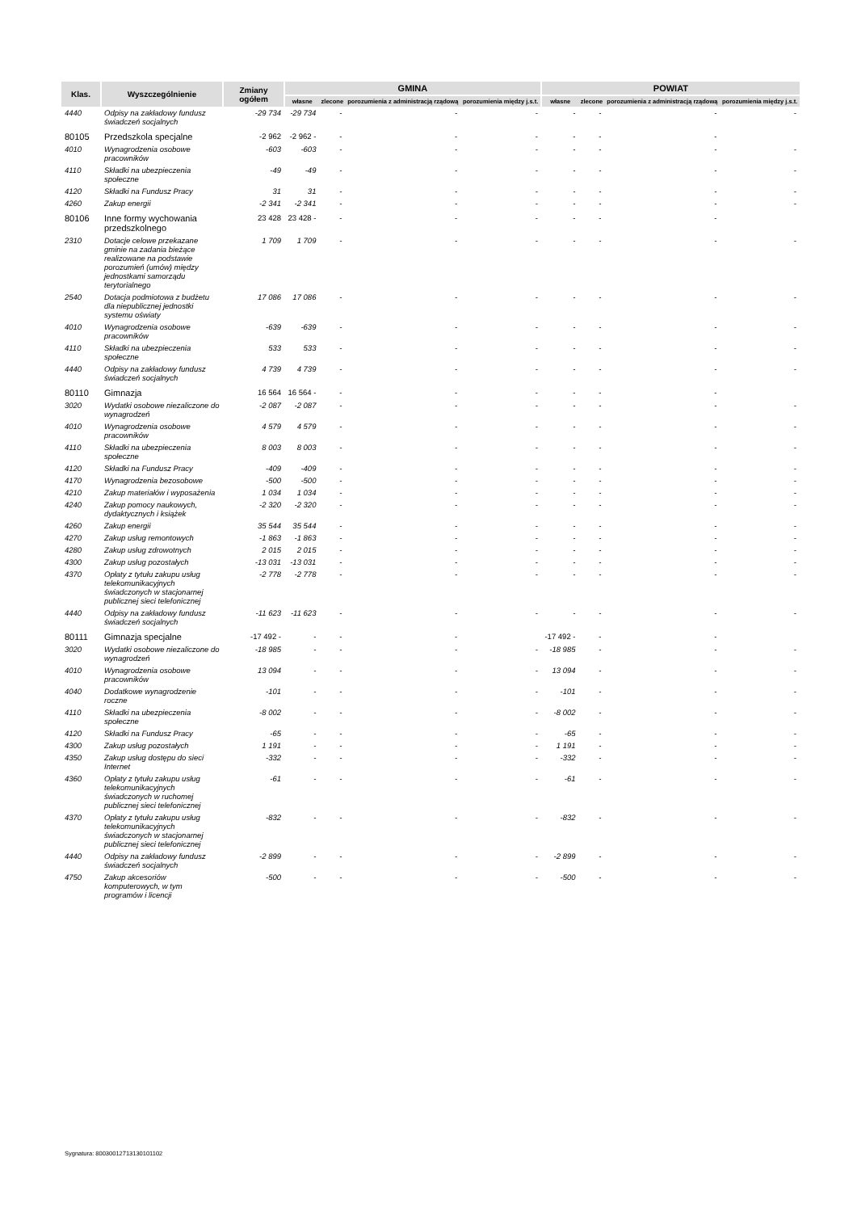| Klas. | Wyszczególnienie | Zmiany ogółem | GMINA | | | | POWIAT | | | |
| --- | --- | --- | --- | --- | --- | --- | --- | --- | --- | --- |
| | | | własne | zlecone | porozumienia z administracją rządową | porozumienia między j.s.t. | własne | zlecone | porozumienia z administracją rządową | porozumienia między j.s.t. |
| 4440 | Odpisy na zakładowy fundusz świadczeń socjalnych | -29 734 | -29 734 | - | - | - | - | - | - | - |
| 80105 | Przedszkola specjalne | -2 962 | -2 962 - | - | - | - | - | - | - | |
| 4010 | Wynagrodzenia osobowe pracowników | -603 | -603 | - | - | - | - | - | - | - |
| 4110 | Składki na ubezpieczenia społeczne | -49 | -49 | - | - | - | - | - | - | - |
| 4120 | Składki na Fundusz Pracy | 31 | 31 | - | - | - | - | - | - | - |
| 4260 | Zakup energii | -2 341 | -2 341 | - | - | - | - | - | - | - |
| 80106 | Inne formy wychowania przedszkolnego | 23 428 | 23 428 - | - | - | - | - | - | - | |
| 2310 | Dotacje celowe przekazane gminie na zadania bieżące realizowane na podstawie porozumień (umów) między jednostkami samorządu terytorialnego | 1 709 | 1 709 | - | - | - | - | - | - | - |
| 2540 | Dotacja podmiotowa z budżetu dla niepublicznej jednostki systemu oświaty | 17 086 | 17 086 | - | - | - | - | - | - | - |
| 4010 | Wynagrodzenia osobowe pracowników | -639 | -639 | - | - | - | - | - | - | - |
| 4110 | Składki na ubezpieczenia społeczne | 533 | 533 | - | - | - | - | - | - | - |
| 4440 | Odpisy na zakładowy fundusz świadczeń socjalnych | 4 739 | 4 739 | - | - | - | - | - | - | - |
| 80110 | Gimnazja | 16 564 | 16 564 - | - | - | - | - | - | - | |
| 3020 | Wydatki osobowe niezaliczone do wynagrodzeń | -2 087 | -2 087 | - | - | - | - | - | - | - |
| 4010 | Wynagrodzenia osobowe pracowników | 4 579 | 4 579 | - | - | - | - | - | - | - |
| 4110 | Składki na ubezpieczenia społeczne | 8 003 | 8 003 | - | - | - | - | - | - | - |
| 4120 | Składki na Fundusz Pracy | -409 | -409 | - | - | - | - | - | - | - |
| 4170 | Wynagrodzenia bezosobowe | -500 | -500 | - | - | - | - | - | - | - |
| 4210 | Zakup materiałów i wyposażenia | 1 034 | 1 034 | - | - | - | - | - | - | - |
| 4240 | Zakup pomocy naukowych, dydaktycznych i książek | -2 320 | -2 320 | - | - | - | - | - | - | - |
| 4260 | Zakup energii | 35 544 | 35 544 | - | - | - | - | - | - | - |
| 4270 | Zakup usług remontowych | -1 863 | -1 863 | - | - | - | - | - | - | - |
| 4280 | Zakup usług zdrowotnych | 2 015 | 2 015 | - | - | - | - | - | - | - |
| 4300 | Zakup usług pozostałych | -13 031 | -13 031 | - | - | - | - | - | - | - |
| 4370 | Opłaty z tytułu zakupu usług telekomunikacyjnych świadczonych w stacjonarnej publicznej sieci telefonicznej | -2 778 | -2 778 | - | - | - | - | - | - | - |
| 4440 | Odpisy na zakładowy fundusz świadczeń socjalnych | -11 623 | -11 623 | - | - | - | - | - | - | - |
| 80111 | Gimnazja specjalne | -17 492 - | - | - | - | | -17 492 - | - | - | |
| 3020 | Wydatki osobowe niezaliczone do wynagrodzeń | -18 985 | - | - | - | - | -18 985 | - | - | - |
| 4010 | Wynagrodzenia osobowe pracowników | 13 094 | - | - | - | - | 13 094 | - | - | - |
| 4040 | Dodatkowe wynagrodzenie roczne | -101 | - | - | - | - | -101 | - | - | - |
| 4110 | Składki na ubezpieczenia społeczne | -8 002 | - | - | - | - | -8 002 | - | - | - |
| 4120 | Składki na Fundusz Pracy | -65 | - | - | - | - | -65 | - | - | - |
| 4300 | Zakup usług pozostałych | 1 191 | - | - | - | - | 1 191 | - | - | - |
| 4350 | Zakup usług dostępu do sieci Internet | -332 | - | - | - | - | -332 | - | - | - |
| 4360 | Opłaty z tytułu zakupu usług telekomunikacyjnych świadczonych w ruchomej publicznej sieci telefonicznej | -61 | - | - | - | - | -61 | - | - | - |
| 4370 | Opłaty z tytułu zakupu usług telekomunikacyjnych świadczonych w stacjonarnej publicznej sieci telefonicznej | -832 | - | - | - | - | -832 | - | - | - |
| 4440 | Odpisy na zakładowy fundusz świadczeń socjalnych | -2 899 | - | - | - | - | -2 899 | - | - | - |
| 4750 | Zakup akcesoriów komputerowych, w tym programów i licencji | -500 | - | - | - | - | -500 | - | - | - |
Sygnatura: 80030012713130101102